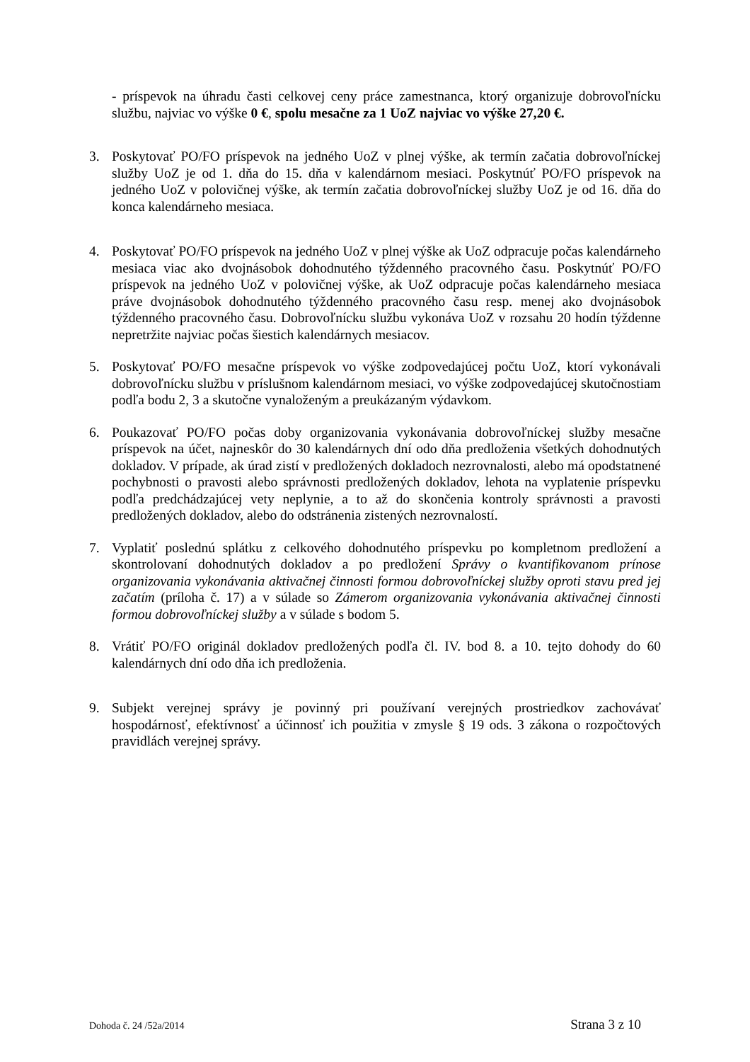- príspevok na úhradu časti celkovej ceny práce zamestnanca, ktorý organizuje dobrovoľnícku službu, najviac vo výške 0 €, spolu mesačne za 1 UoZ najviac vo výške 27,20 €.
3. Poskytovať PO/FO príspevok na jedného UoZ v plnej výške, ak termín začatia dobrovoľníckej služby UoZ je od 1. dňa do 15. dňa v kalendárnom mesiaci. Poskytnúť PO/FO príspevok na jedného UoZ v polovičnej výške, ak termín začatia dobrovoľníckej služby UoZ je od 16. dňa do konca kalendárneho mesiaca.
4. Poskytovať PO/FO príspevok na jedného UoZ v plnej výške ak UoZ odpracuje počas kalendárneho mesiaca viac ako dvojnásobok dohodnutého týždenného pracovného času. Poskytnúť PO/FO príspevok na jedného UoZ v polovičnej výške, ak UoZ odpracuje počas kalendárneho mesiaca práve dvojnásobok dohodnutého týždenného pracovného času resp. menej ako dvojnásobok týždenného pracovného času. Dobrovoľnícku službu vykonáva UoZ v rozsahu 20 hodín týždenne nepretržite najviac počas šiestich kalendárnych mesiacov.
5. Poskytovať PO/FO mesačne príspevok vo výške zodpovedajúcej počtu UoZ, ktorí vykonávali dobrovoľnícku službu v príslušnom kalendárnom mesiaci, vo výške zodpovedajúcej skutočnostiam podľa bodu 2, 3 a skutočne vynaloženým a preukázaným výdavkom.
6. Poukazovať PO/FO počas doby organizovania vykonávania dobrovoľníckej služby mesačne príspevok na účet, najneskôr do 30 kalendárnych dní odo dňa predloženia všetkých dohodnutých dokladov. V prípade, ak úrad zistí v predložených dokladoch nezrovnalosti, alebo má opodstatnené pochybnosti o pravosti alebo správnosti predložených dokladov, lehota na vyplatenie príspevku podľa predchádzajúcej vety neplynie, a to až do skončenia kontroly správnosti a pravosti predložených dokladov, alebo do odstránenia zistených nezrovnalostí.
7. Vyplatiť poslednú splátku z celkového dohodnutého príspevku po kompletnom predložení a skontrolovaní dohodnutých dokladov a po predložení Správy o kvantifikovanom prínose organizovania vykonávania aktivačnej činnosti formou dobrovoľníckej služby oproti stavu pred jej začatím (príloha č. 17) a v súlade so Zámerom organizovania vykonávania aktivačnej činnosti formou dobrovoľníckej služby a v súlade s bodom 5.
8. Vrátiť PO/FO originál dokladov predložených podľa čl. IV. bod 8. a 10. tejto dohody do 60 kalendárnych dní odo dňa ich predloženia.
9. Subjekt verejnej správy je povinný pri používaní verejných prostriedkov zachovávať hospodárnosť, efektívnosť a účinnosť ich použitia v zmysle § 19 ods. 3 zákona o rozpočtových pravidlách verejnej správy.
Dohoda č. 24 /52a/2014 Strana 3 z 10